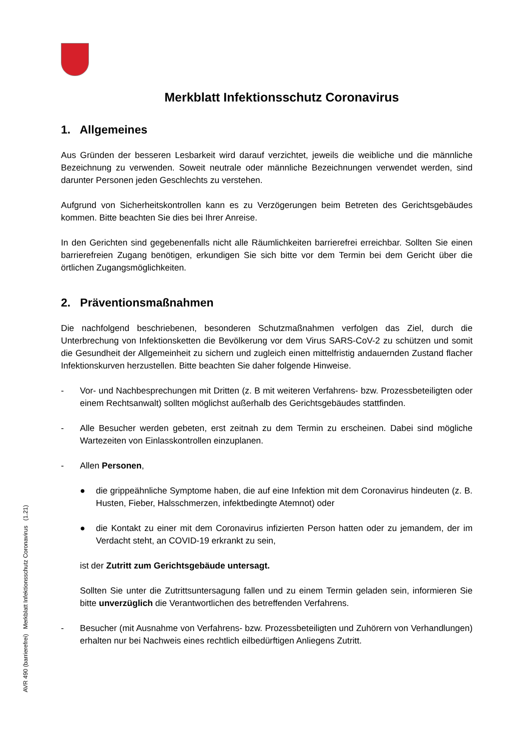AVR 490 (barrierefrei) Merkblatt Infektionsschutz Coronavirus (1.21)
Merkblatt Infektionsschutz Coronavirus
1. Allgemeines
Aus Gründen der besseren Lesbarkeit wird darauf verzichtet, jeweils die weibliche und die männliche Bezeichnung zu verwenden. Soweit neutrale oder männliche Bezeichnungen verwendet werden, sind darunter Personen jeden Geschlechts zu verstehen.
Aufgrund von Sicherheitskontrollen kann es zu Verzögerungen beim Betreten des Gerichtsgebäudes kommen. Bitte beachten Sie dies bei Ihrer Anreise.
In den Gerichten sind gegebenenfalls nicht alle Räumlichkeiten barrierefrei erreichbar. Sollten Sie einen barrierefreien Zugang benötigen, erkundigen Sie sich bitte vor dem Termin bei dem Gericht über die örtlichen Zugangsmöglichkeiten.
2. Präventionsmaßnahmen
Die nachfolgend beschriebenen, besonderen Schutzmaßnahmen verfolgen das Ziel, durch die Unterbrechung von Infektionsketten die Bevölkerung vor dem Virus SARS-CoV-2 zu schützen und somit die Gesundheit der Allgemeinheit zu sichern und zugleich einen mittelfristig andauernden Zustand flacher Infektionskurven herzustellen. Bitte beachten Sie daher folgende Hinweise.
- Vor- und Nachbesprechungen mit Dritten (z. B mit weiteren Verfahrens- bzw. Prozessbeteiligten oder einem Rechtsanwalt) sollten möglichst außerhalb des Gerichtsgebäudes stattfinden.
- Alle Besucher werden gebeten, erst zeitnah zu dem Termin zu erscheinen. Dabei sind mögliche Wartezeiten von Einlasskontrollen einzuplanen.
- Allen Personen,
● die grippeähnliche Symptome haben, die auf eine Infektion mit dem Coronavirus hindeuten (z. B. Husten, Fieber, Halsschmerzen, infektbedingte Atemnot) oder
● die Kontakt zu einer mit dem Coronavirus infizierten Person hatten oder zu jemandem, der im Verdacht steht, an COVID-19 erkrankt zu sein,
ist der Zutritt zum Gerichtsgebäude untersagt.
Sollten Sie unter die Zutrittsuntersagung fallen und zu einem Termin geladen sein, informieren Sie bitte unverzüglich die Verantwortlichen des betreffenden Verfahrens.
- Besucher (mit Ausnahme von Verfahrens- bzw. Prozessbeteiligten und Zuhörern von Verhandlungen) erhalten nur bei Nachweis eines rechtlich eilbedürftigen Anliegens Zutritt.